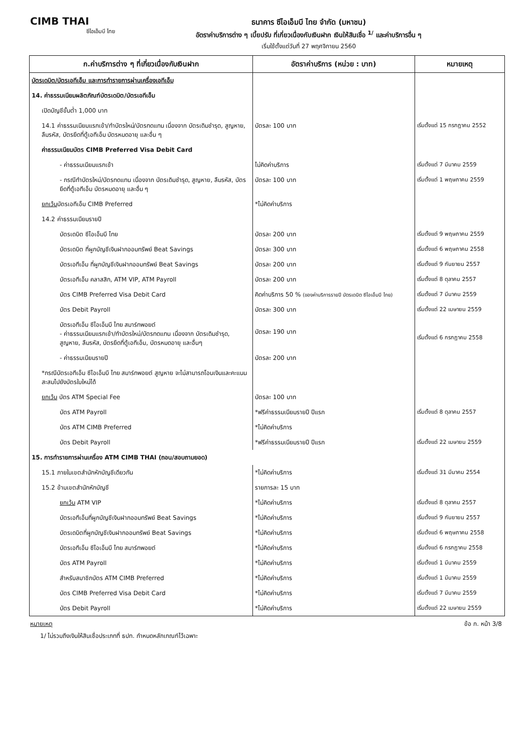CIMB THAI
ซีไอเอ็มบี ไทย
ธนาคาร ซีไอเอ็มบี ไทย จำกัด (มหาชน)
อัตราค่าบริการต่าง ๆ เบี้ยปรับ ที่เกี่ยวเนื่องกับเงินฝาก เงินให้สินเชื่อ <sup>1/</sup> และค่าบริการอื่น ๆ
เริ่มใช้ตั้งแต่วันที่ 27 พฤศจิกายน 2560
| ก.ค่าบริการต่าง ๆ ที่เกี่ยวเนื่องกับเงินฝาก | อัตราค่าบริการ (หน่วย : บาท) | หมายเหตุ |
| --- | --- | --- |
| บัตรเดบิต/บัตรเอทีเอ็ม และการทำรายการผ่านเครื่องเอทีเอ็ม | | |
| 14. ค่าธรรมเนียมผลิตภัณฑ์บัตรเดบิต/บัตรเอทีเอ็ม | | |
| เปิดบัญชีขั้นต่ำ 1,000 บาท | | |
| 14.1 ค่าธรรมเนียมแรกเข้า/ทำบัตรใหม่/บัตรทดแทน เนื่องจาก บัตรเดิมชำรุด, สูญหาย, ลืมรหัส, บัตรยึดที่ตู้เอทีเอ็ม บัตรหมดอายุ และอื่น ๆ | บัตรละ 100 บาท | เริ่มตั้งแต่ 15 กรกฎาคม 2552 |
| ค่าธรรมเนียมบัตร CIMB Preferred Visa Debit Card | | |
| - ค่าธรรมเนียมแรกเข้า | ไม่คิดค่าบริการ | เริ่มตั้งแต่ 7 มีนาคม 2559 |
| - กรณีทำบัตรใหม่/บัตรทดแทน เนื่องจาก บัตรเดิมชำรุด, สูญหาย, ลืมรหัส, บัตรยึดที่ตู้เอทีเอ็ม บัตรหมดอายุ และอื่น ๆ | บัตรละ 100 บาท | เริ่มตั้งแต่ 1 พฤษภาคม 2559 |
| ยกเว้น บัตรเอทีเอ็ม CIMB Preferred | *ไม่คิดค่าบริการ | |
| 14.2 ค่าธรรมเนียมรายปี | | |
| บัตรเดบิต ซีไอเอ็มบี ไทย | บัตรละ 200 บาท | เริ่มตั้งแต่ 9 พฤษภาคม 2559 |
| บัตรเดบิต ที่ผูกบัญชีเงินฝากออมทรัพย์ Beat Savings | บัตรละ 300 บาท | เริ่มตั้งแต่ 6 พฤษภาคม 2558 |
| บัตรเอทีเอ็ม ที่ผูกบัญชีเงินฝากออมทรัพย์ Beat Savings | บัตรละ 200 บาท | เริ่มตั้งแต่ 9 กันยายน 2557 |
| บัตรเอทีเอ็ม คลาสสิก, ATM VIP, ATM Payroll | บัตรละ 200 บาท | เริ่มตั้งแต่ 8 ตุลาคม 2557 |
| บัตร CIMB Preferred Visa Debit Card | คิดค่าบริการ 50 % (ของค่าบริการรายปี บัตรเดบิต ซีไอเอ็มบี ไทย) | เริ่มตั้งแต่ 7 มีนาคม 2559 |
| บัตร Debit Payroll | บัตรละ 300 บาท | เริ่มตั้งแต่ 22 เมษายน 2559 |
| บัตรเอทีเอ็ม ซีไอเอ็มบี ไทย สมาร์ทพอยต์ - ค่าธรรมเนียมแรกเข้า/ทำบัตรใหม่/บัตรทดแทน เนื่องจาก บัตรเดิมชำรุด, สูญหาย, ลืมรหัส, บัตรยึดที่ตู้เอทีเอ็ม, บัตรหมดอายุ และอื่นๆ | บัตรละ 190 บาท | เริ่มตั้งแต่ 6 กรกฎาคม 2558 |
| - ค่าธรรมเนียมรายปี | บัตรละ 200 บาท | |
| *กรณีบัตรเอทีเอ็ม ซีไอเอ็มบี ไทย สมาร์ทพอยต์ สูญหาย จะไม่สามารถโอนเงินและคะแนนสะสมไปยังบัตรใบใหม่ได้ | | |
| ยกเว้น บัตร ATM Special Fee | บัตรละ 100 บาท | |
| บัตร ATM Payroll | *ฟรีค่าธรรมเนียมรายปี ปีแรก | เริ่มตั้งแต่ 8 ตุลาคม 2557 |
| บัตร ATM CIMB Preferred | *ไม่คิดค่าบริการ | |
| บัตร Debit Payroll | *ฟรีค่าธรรมเนียมรายปี ปีแรก | เริ่มตั้งแต่ 22 เมษายน 2559 |
| 15. การทำรายการผ่านเครื่อง ATM CIMB THAI (ถอน/สอบถามยอด) | | |
| 15.1 ภายในเขตสำนักหักบัญชีเดียวกัน | *ไม่คิดค่าบริการ | เริ่มตั้งแต่ 31 มีนาคม 2554 |
| 15.2 ข้ามเขตสำนักหักบัญชี | รายการละ 15 บาท | |
| ยกเว้น ATM VIP | *ไม่คิดค่าบริการ | เริ่มตั้งแต่ 8 ตุลาคม 2557 |
| บัตรเอทีเอ็มที่ผูกบัญชีเงินฝากออมทรัพย์ Beat Savings | *ไม่คิดค่าบริการ | เริ่มตั้งแต่ 9 กันยายน 2557 |
| บัตรเดบิตที่ผูกบัญชีเงินฝากออมทรัพย์ Beat Savings | *ไม่คิดค่าบริการ | เริ่มตั้งแต่ 6 พฤษภาคม 2558 |
| บัตรเอทีเอ็ม ซีไอเอ็มบี ไทย สมาร์ทพอยต์ | *ไม่คิดค่าบริการ | เริ่มตั้งแต่ 6 กรกฎาคม 2558 |
| บัตร ATM Payroll | *ไม่คิดค่าบริการ | เริ่มตั้งแต่ 1 มีนาคม 2559 |
| สำหรับสมาชิกบัตร ATM CIMB Preferred | *ไม่คิดค่าบริการ | เริ่มตั้งแต่ 1 มีนาคม 2559 |
| บัตร CIMB Preferred Visa Debit Card | *ไม่คิดค่าบริการ | เริ่มตั้งแต่ 7 มีนาคม 2559 |
| บัตร Debit Payroll | *ไม่คิดค่าบริการ | เริ่มตั้งแต่ 22 เมษายน 2559 |
หมายเหตุ ข้อ ก. หน้า 3/8
1/ ไม่รวมถึงเงินให้สินเชื่อประเภทที่ ธปท. กำหนดหลักเกณฑ์ไว้เฉพาะ